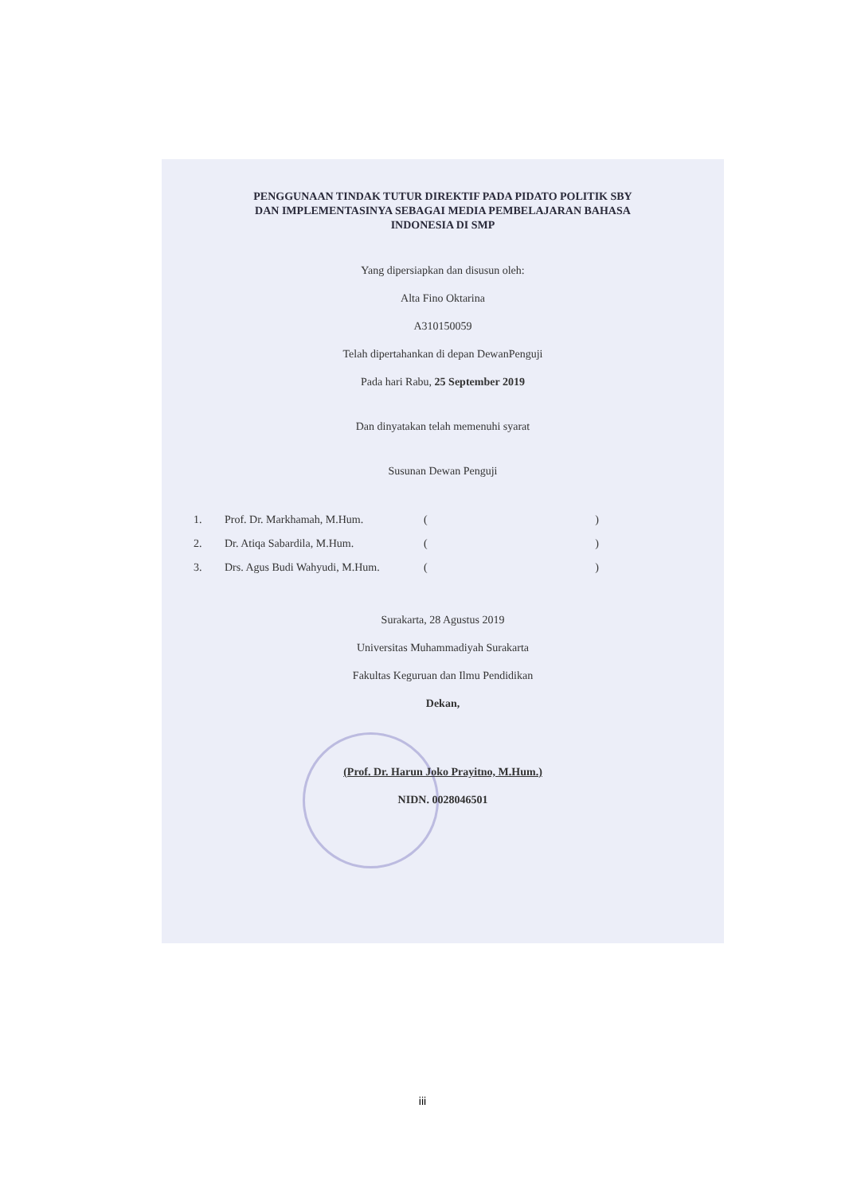PENGGUNAAN TINDAK TUTUR DIREKTIF PADA PIDATO POLITIK SBY
DAN IMPLEMENTASINYA SEBAGAI MEDIA PEMBELAJARAN BAHASA
INDONESIA DI SMP
Yang dipersiapkan dan disusun oleh:
Alta Fino Oktarina
A310150059
Telah dipertahankan di depan DewanPenguji
Pada hari Rabu, 25 September 2019
Dan dinyatakan telah memenuhi syarat
Susunan Dewan Penguji
1. Prof. Dr. Markhamah, M.Hum. ()
2. Dr. Atiqa Sabardila, M.Hum. ()
3. Drs. Agus Budi Wahyudi, M.Hum. ()
Surakarta, 28 Agustus 2019
Universitas Muhammadiyah Surakarta
Fakultas Keguruan dan Ilmu Pendidikan
Dekan,
(Prof. Dr. Harun Joko Prayitno, M.Hum.)
NIDN. 0028046501
iii